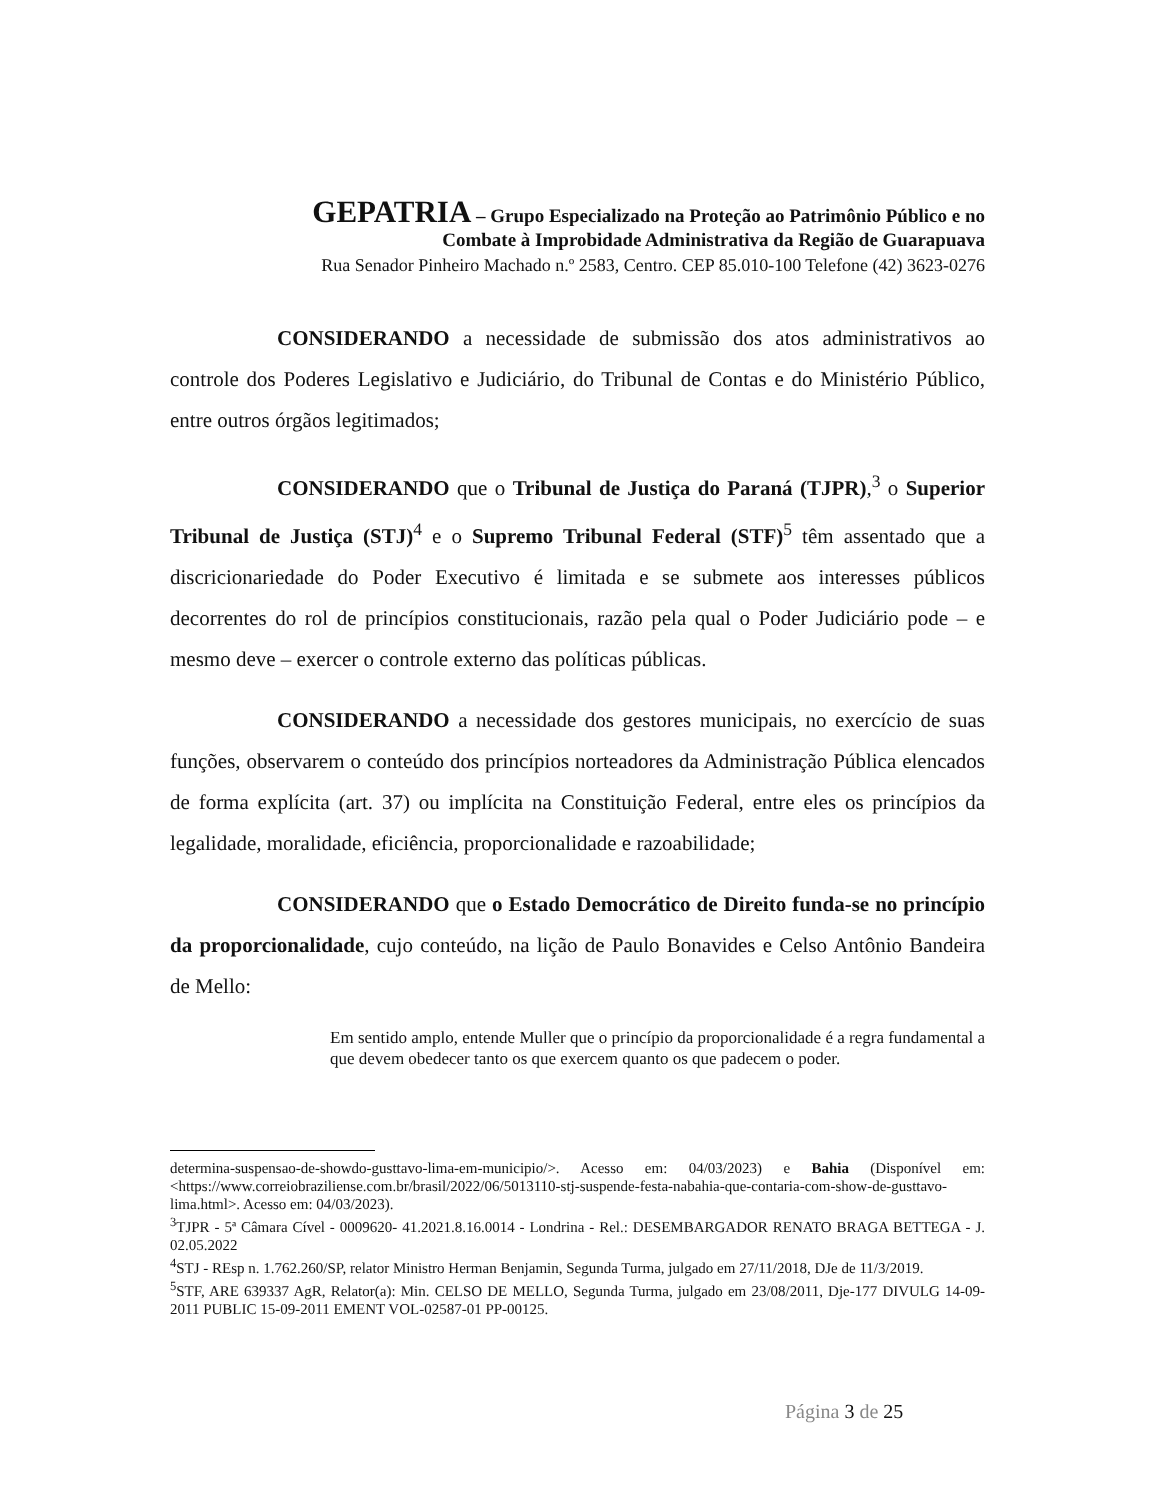GEPATRIA – Grupo Especializado na Proteção ao Patrimônio Público e no
Combate à Improbidade Administrativa da Região de Guarapuava
Rua Senador Pinheiro Machado n.º 2583, Centro. CEP 85.010-100 Telefone (42) 3623-0276
CONSIDERANDO a necessidade de submissão dos atos administrativos ao controle dos Poderes Legislativo e Judiciário, do Tribunal de Contas e do Ministério Público, entre outros órgãos legitimados;
CONSIDERANDO que o Tribunal de Justiça do Paraná (TJPR),<sup>3</sup> o Superior Tribunal de Justiça (STJ)<sup>4</sup> e o Supremo Tribunal Federal (STF)<sup>5</sup> têm assentado que a discricionariedade do Poder Executivo é limitada e se submete aos interesses públicos decorrentes do rol de princípios constitucionais, razão pela qual o Poder Judiciário pode – e mesmo deve – exercer o controle externo das políticas públicas.
CONSIDERANDO a necessidade dos gestores municipais, no exercício de suas funções, observarem o conteúdo dos princípios norteadores da Administração Pública elencados de forma explícita (art. 37) ou implícita na Constituição Federal, entre eles os princípios da legalidade, moralidade, eficiência, proporcionalidade e razoabilidade;
CONSIDERANDO que o Estado Democrático de Direito funda-se no princípio da proporcionalidade, cujo conteúdo, na lição de Paulo Bonavides e Celso Antônio Bandeira de Mello:
Em sentido amplo, entende Muller que o princípio da proporcionalidade é a regra fundamental a que devem obedecer tanto os que exercem quanto os que padecem o poder.
determina-suspensao-de-showdo-gusttavo-lima-em-municipio/>. Acesso em: 04/03/2023) e Bahia (Disponível em: <https://www.correiobraziliense.com.br/brasil/2022/06/5013110-stj-suspende-festa-nabahia-que-contaria-com-show-de-gusttavo-lima.html>. Acesso em: 04/03/2023).
<sup>3</sup> TJPR - 5ª Câmara Cível - 0009620- 41.2021.8.16.0014 - Londrina - Rel.: DESEMBARGADOR RENATO BRAGA BETTEGA - J. 02.05.2022
<sup>4</sup> STJ - REsp n. 1.762.260/SP, relator Ministro Herman Benjamin, Segunda Turma, julgado em 27/11/2018, DJe de 11/3/2019.
<sup>5</sup> STF, ARE 639337 AgR, Relator(a): Min. CELSO DE MELLO, Segunda Turma, julgado em 23/08/2011, Dje-177 DIVULG 14-09-2011 PUBLIC 15-09-2011 EMENT VOL-02587-01 PP-00125.
Página 3 de 25